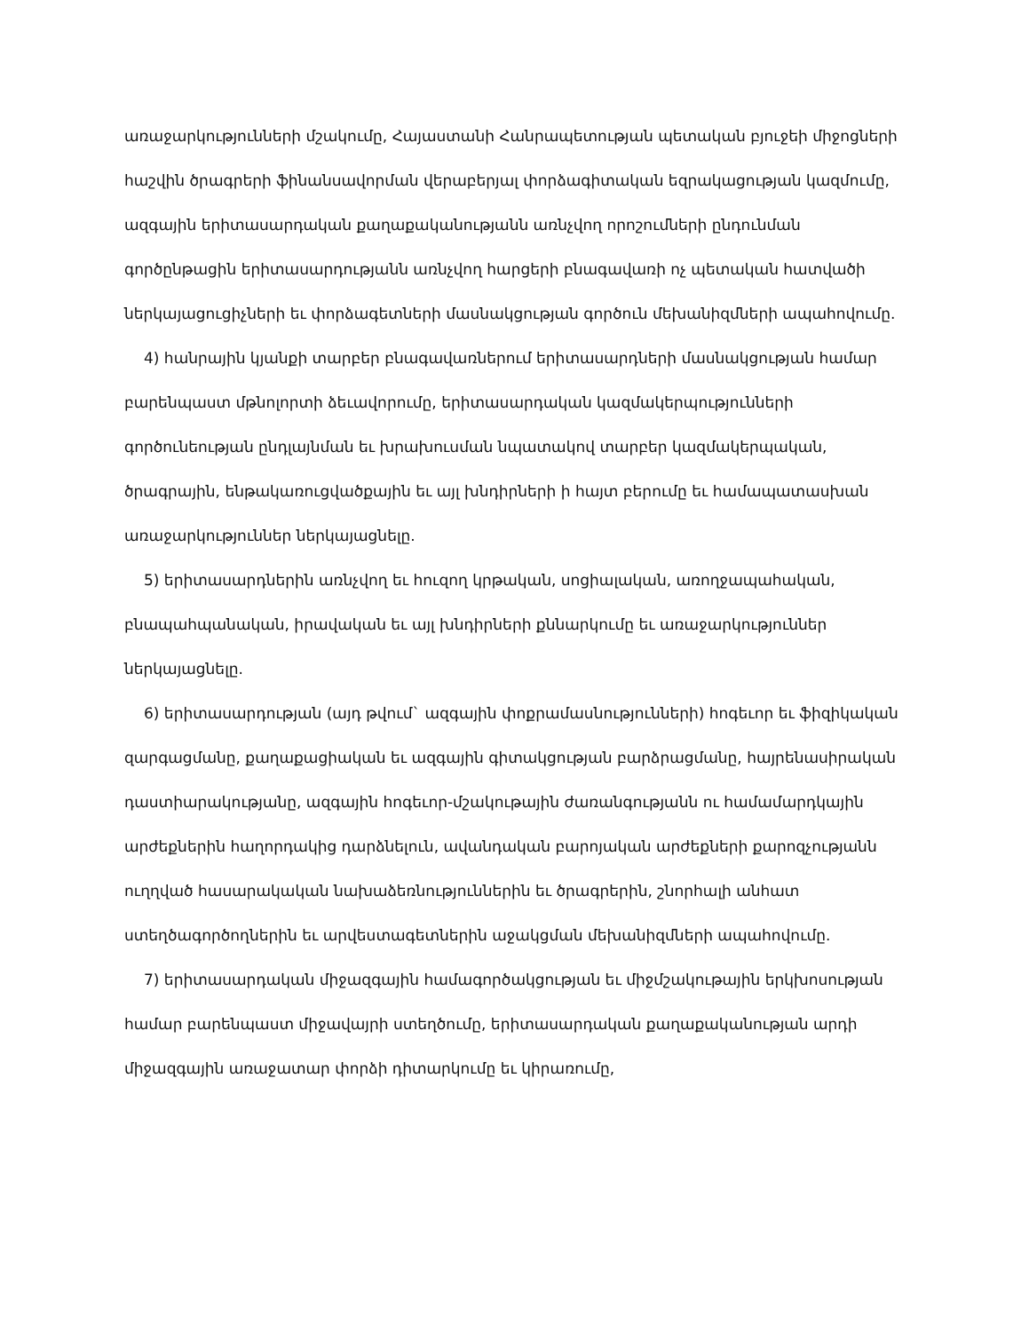առաջարկությունների մշակումը, Հայաստանի Հանրապետության պետական բյուջեի միջոցների հաշվին ծրագրերի ֆինանսավորման վերաբերյալ փորձագիտական եզրակացության կազմումը, ազգային երիտասարդական քաղաքականությանն առնչվող որոշումների ընդունման գործընթացին երիտասարդությանն առնչվող հարցերի բնագավառի ոչ պետական հատվածի ներկայացուցիչների եւ փորձագետների մասնակցության գործուն մեխանիզմների ապահովումը.
4) հանրային կյանքի տարբեր բնագավառներում երիտասարդների մասնակցության համար բարենպաստ մթնոլորտի ձեւավորումը, երիտասարդական կազմակերպությունների գործունեության ընդլայնման եւ խրախուսման նպատակով տարբեր կազմակերպական, ծրագրային, ենթակառուցվածքային եւ այլ խնդիրների ի հայտ բերումը եւ համապատասխան առաջարկություններ ներկայացնելը.
5) երիտասարդներին առնչվող եւ հուզող կրթական, սոցիալական, առողջապահական, բնապահպանական, իրավական եւ այլ խնդիրների քննարկումը եւ առաջարկություններ ներկայացնելը.
6) երիտասարդության (այդ թվում` ազգային փոքրամասնությունների) հոգեւոր եւ ֆիզիկական զարգացմանը, քաղաքացիական եւ ազգային գիտակցության բարձրացմանը, հայրենասիրական դաստիարակությանը, ազգային հոգեւոր-մշակութային ժառանգությանն ու համամարդկային արժեքներին հաղորդակից դարձնելուն, ավանդական բարոյական արժեքների քարոզչությանն ուղղված հասարակական նախաձեռնություններին եւ ծրագրերին, շնորհալի անհատ ստեղծագործողներին եւ արվեստագետներին աջակցման մեխանիզմների ապահովումը.
7) երիտասարդական միջազգային համագործակցության եւ միջմշակութային երկխոսության համար բարենպաստ միջավայրի ստեղծումը, երիտասարդական քաղաքականության արդի միջազգային առաջատար փորձի դիտարկումը եւ կիրառումը,